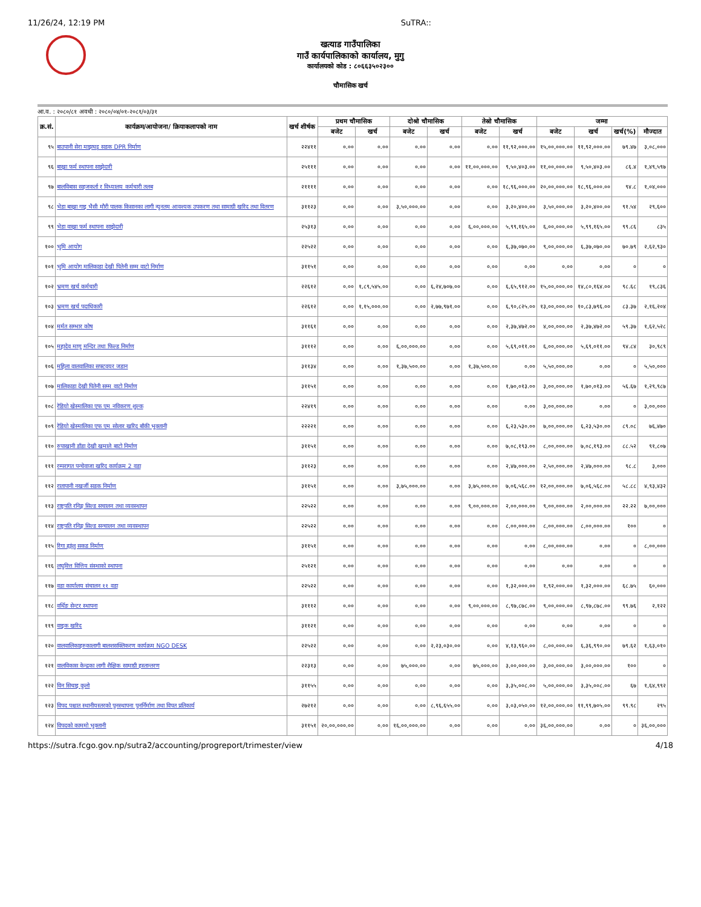11/26/24, 12:19 PM SuTRA::
खत्याड गाउँपालिका
गाउँ कार्यपालिकाको कार्यालय, मुगु
कार्यालयको कोड : ८०६६३५०२३००
चौमासिक खर्च
आ.व. : २०८०/८१ अवधी : २०८०/०४/०१-२०८१/०३/३१
| क्र.सं. | कार्यक्रम/आयोजना/ क्रियाकलापको नाम | खर्च शीर्षक | प्रथम चौमासिक | | दोश्रो चौमासिक | | तेस्रो चौमासिक | | जम्मा | | | |
| --- | --- | --- | --- | --- | --- | --- | --- | --- | --- | --- | --- | --- |
| | | | बजेट | खर्च | बजेट | खर्च | बजेट | खर्च | बजेट | खर्च | खर्च(%) | मौज्दात |
| ९५ | बाउपानी सेरा माझघट्ट सडक DPR निर्माण | २२४११ | ०.०० | ०.०० | ०.०० | ०.०० | ०.०० | ११,९२,०००.०० | १५,००,०००.०० | ११,९२,०००.०० | ७९.४७ | ३,०८,००० |
| ९६ | बाख्रा फर्म स्थापना साझेदारी | २५१११ | ०.०० | ०.०० | ०.०० | ०.०० | ११,००,०००.०० | ९,५०,४०३.०० | ११,००,०००.०० | ९,५०,४०३.०० | ८६.४ | १,४९,५९७ |
| ९७ | बालविबास सहजकर्ता र विध्यालय कर्मचारी तलब | २११११ | ०.०० | ०.०० | ०.०० | ०.०० | ०.०० | १८,९६,०००.०० | २०,००,०००.०० | १८,९६,०००.०० | ९४.८ | १,०४,००० |
| ९८ | भेडा बाख्रा गाइ भैसी मौरी पालक किसानका लागी न्युनतम आवश्यक उपकरण तथा सामाग्री खरिद तथा वितरण | ३११२३ | ०.०० | ०.०० | ३,५०,०००.०० | ०.०० | ०.०० | ३,२०,४००.०० | ३,५०,०००.०० | ३,२०,४००.०० | ९१.५४ | २९,६०० |
| ९९ | भेडा वाख्रा फर्म स्थापना साझेदारी | २५३१३ | ०.०० | ०.०० | ०.०० | ०.०० | ६,००,०००.०० | ५,९९,१६५.०० | ६,००,०००.०० | ५,९९,१६५.०० | ९९.८६ | ८३५ |
| १०० | भुमि आयोग | २२५२२ | ०.०० | ०.०० | ०.०० | ०.०० | ०.०० | ६,३७,०७०.०० | ९,००,०००.०० | ६,३७,०७०.०० | ७०.७९ | २,६२,९३० |
| १०१ | भुमि आयोग मालिकाडा देखी पितेनी सम्म वाटो निर्माण | ३११५१ | ०.०० | ०.०० | ०.०० | ०.०० | ०.०० | ०.०० | ०.०० | ०.०० | ० | ० |
| १०२ | भ्रमण खर्च कर्मचारी | २२६१२ | ०.०० | १,८९,५४५.०० | ०.०० | ६,२४,७०७.०० | ०.०० | ६,६५,९१२.०० | १५,००,०००.०० | १४,८०,१६४.०० | ९८.६८ | १९,८३६ |
| १०३ | भ्रमण खर्च पदाधिकारी | २२६१२ | ०.०० | १,१५,०००.०० | ०.०० | २,७७,९७१.०० | ०.०० | ६,९०,८२५.०० | १३,००,०००.०० | १०,८३,७९६.०० | ८३.३७ | २,१६,२०४ |
| १०४ | मर्मत सम्भार कोष | ३११६१ | ०.०० | ०.०० | ०.०० | ०.०० | ०.०० | २,३७,४७२.०० | ४,००,०००.०० | २,३७,४७२.०० | ५९.३७ | १,६२,५२८ |
| १०५ | महादेव माणु मन्दिर तथा फिल्ड निर्माण | ३१११२ | ०.०० | ०.०० | ६,००,०००.०० | ०.०० | ०.०० | ५,६९,०११.०० | ६,००,०००.०० | ५,६९,०११.०० | ९४.८४ | ३०,९८९ |
| १०६ | महिला वालवालिका सफ्टवयर जडान | ३११३४ | ०.०० | ०.०० | १,३७,५००.०० | ०.०० | १,३७,५००.०० | ०.०० | ५,५०,०००.०० | ०.०० | ० | ५,५०,००० |
| १०७ | मालिकाडा देखी पितेनी सम्म वाटो निर्माण | ३११५१ | ०.०० | ०.०० | ०.०० | ०.०० | ०.०० | १,७०,०१३.०० | ३,००,०००.०० | १,७०,०१३.०० | ५६.६७ | १,२९,९८७ |
| १०८ | रेडियो खेस्मालिका एफ एम नविकरण शुल्क | २२४१९ | ०.०० | ०.०० | ०.०० | ०.०० | ०.०० | ०.०० | ३,००,०००.०० | ०.०० | ० | ३,००,००० |
| १०९ | रेडियो खेस्मालिका एफ एम सोलार खरिद बाँकी भुक्तानी | २२२२१ | ०.०० | ०.०० | ०.०० | ०.०० | ०.०० | ६,२३,५३०.०० | ७,००,०००.०० | ६,२३,५३०.०० | ८९.०८ | ७६,४७० |
| ११० | रुपाखानी डाँडा देखी खमाले बाटो निर्माण | ३११५१ | ०.०० | ०.०० | ०.०० | ०.०० | ०.०० | ७,०८,१९३.०० | ८,००,०००.०० | ७,०८,१९३.०० | ८८.५२ | ९१,८०७ |
| १११ | रम्परागत पन्चेवाजा खरिद कार्यक्रम 2 वडा | ३११२३ | ०.०० | ०.०० | ०.०० | ०.०० | ०.०० | २,४७,०००.०० | २,५०,०००.०० | २,४७,०००.०० | ९८.८ | ३,००० |
| ११२ | रातापानी नखर्जी सडक निर्माण | ३११५१ | ०.०० | ०.०० | ३,७५,०००.०० | ०.०० | ३,७५,०००.०० | ७,०६,५६८.०० | १२,००,०००.०० | ७,०६,५६८.०० | ५८.८८ | ४,९३,४३२ |
| ११३ | राष्ट्रपति रनिङ्ग सिल्ड सचालन तथा व्यवस्थापन | २२५२२ | ०.०० | ०.०० | ०.०० | ०.०० | ९,००,०००.०० | २,००,०००.०० | ९,००,०००.०० | २,००,०००.०० | २२.२२ | ७,००,००० |
| ११४ | राष्ट्रपति रनिङ्ग सिल्ड सन्चालन तथा व्यवस्थापन | २२५२२ | ०.०० | ०.०० | ०.०० | ०.०० | ०.०० | ८,००,०००.०० | ८,००,०००.०० | ८,००,०००.०० | १०० | ० |
| ११५ | रिगा ह्यांलु सकड निर्माण | ३११५१ | ०.०० | ०.०० | ०.०० | ०.०० | ०.०० | ०.०० | ८,००,०००.०० | ०.०० | ० | ८,००,००० |
| ११६ | लघुवित्त वित्तिय संस्थाको स्थापना | २५१२१ | ०.०० | ०.०० | ०.०० | ०.०० | ०.०० | ०.०० | ०.०० | ०.०० | ० | ० |
| ११७ | वडा कार्यालय संचालन ११ वडा | २२५२२ | ०.०० | ०.०० | ०.०० | ०.०० | ०.०० | १,३२,०००.०० | १,९२,०००.०० | १,३२,०००.०० | ६८.७५ | ६०,००० |
| ११८ | वर्थिङ सेन्टर स्थापना | ३१११२ | ०.०० | ०.०० | ०.०० | ०.०० | ९,००,०००.०० | ८,९७,८७८.०० | ९,००,०००.०० | ८,९७,८७८.०० | ९९.७६ | २,१२२ |
| ११९ | वाइक खरिद | ३११२१ | ०.०० | ०.०० | ०.०० | ०.०० | ०.०० | ०.०० | ०.०० | ०.०० | ० | ० |
| १२० | वालवालिकाहरुकालागी बालशसक्तिकरण कार्यक्रम NGO DESK | २२५२२ | ०.०० | ०.०० | ०.०० | २,२३,०३०.०० | ०.०० | ४,१३,९६०.०० | ८,००,०००.०० | ६,३६,९९०.०० | ७९.६२ | १,६३,०१० |
| १२१ | वालविकास केन्द्रका लागी शैक्षिक सामाग्री हस्तान्तरण | २२३१३ | ०.०० | ०.०० | ७५,०००.०० | ०.०० | ७५,०००.०० | ३,००,०००.०० | ३,००,०००.०० | ३,००,०००.०० | १०० | ० |
| १२२ | विन सिचाइ कुलो | ३११५५ | ०.०० | ०.०० | ०.०० | ०.०० | ०.०० | ३,३५,००८.०० | ५,००,०००.०० | ३,३५,००८.०० | ६७ | १,६४,९९२ |
| १२३ | विपद पश्चात स्थानीयस्तरको पुनस्थापना पुनर्निर्माण तथा विपत प्रतिकार्य | २७२१२ | ०.०० | ०.०० | ०.०० | ८,९६,६५५.०० | ०.०० | ३,०३,०५०.०० | १२,००,०००.०० | ११,९९,७०५.०० | ९९.९८ | २९५ |
| १२४ | विपदको काममो भुक्तानी | ३११५१ | २०,००,०००.०० | ०.०० | १६,००,०००.०० | ०.०० | ०.०० | ०.०० | ३६,००,०००.०० | ०.०० | ० | ३६,००,००० |
https://sutra.fcgo.gov.np/sutra2/accounting/progreport/trimester/view 4/18